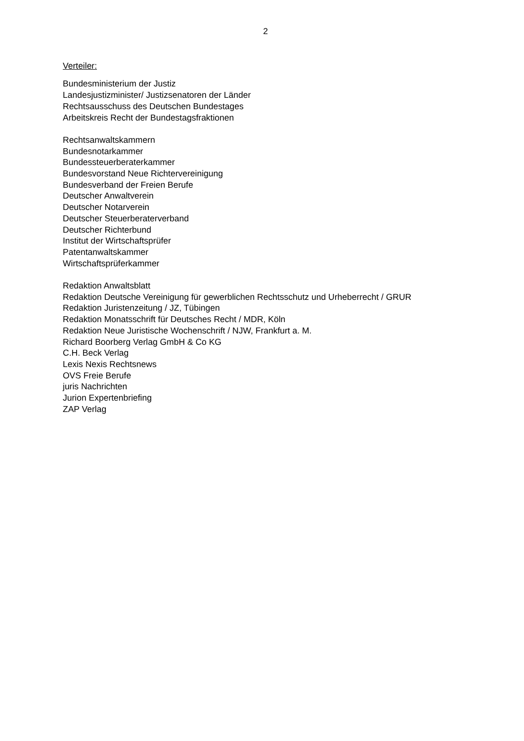2
Verteiler:
Bundesministerium der Justiz
Landesjustizminister/ Justizsenatoren der Länder
Rechtsausschuss des Deutschen Bundestages
Arbeitskreis Recht der Bundestagsfraktionen
Rechtsanwaltskammern
Bundesnotarkammer
Bundessteuerberaterkammer
Bundesvorstand Neue Richtervereinigung
Bundesverband der Freien Berufe
Deutscher Anwaltverein
Deutscher Notarverein
Deutscher Steuerberaterverband
Deutscher Richterbund
Institut der Wirtschaftsprüfer
Patentanwaltskammer
Wirtschaftsprüferkammer
Redaktion Anwaltsblatt
Redaktion Deutsche Vereinigung für gewerblichen Rechtsschutz und Urheberrecht / GRUR
Redaktion Juristenzeitung / JZ, Tübingen
Redaktion Monatsschrift für Deutsches Recht / MDR, Köln
Redaktion Neue Juristische Wochenschrift / NJW, Frankfurt a. M.
Richard Boorberg Verlag GmbH & Co KG
C.H. Beck Verlag
Lexis Nexis Rechtsnews
OVS Freie Berufe
juris Nachrichten
Jurion Expertenbriefing
ZAP Verlag